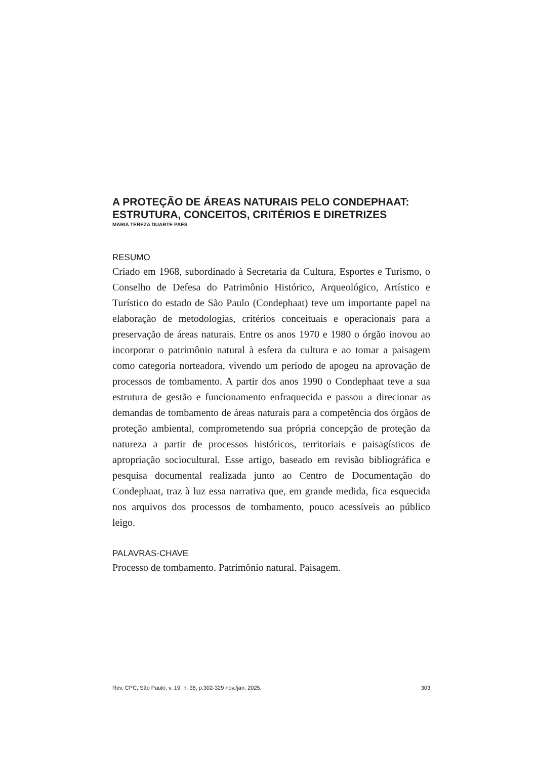A PROTEÇÃO DE ÁREAS NATURAIS PELO CONDEPHAAT: ESTRUTURA, CONCEITOS, CRITÉRIOS E DIRETRIZES
MARIA TEREZA DUARTE PAES
RESUMO
Criado em 1968, subordinado à Secretaria da Cultura, Esportes e Turismo, o Conselho de Defesa do Patrimônio Histórico, Arqueológico, Artístico e Turístico do estado de São Paulo (Condephaat) teve um importante papel na elaboração de metodologias, critérios conceituais e operacionais para a preservação de áreas naturais. Entre os anos 1970 e 1980 o órgão inovou ao incorporar o patrimônio natural à esfera da cultura e ao tomar a paisagem como categoria norteadora, vivendo um período de apogeu na aprovação de processos de tombamento. A partir dos anos 1990 o Condephaat teve a sua estrutura de gestão e funcionamento enfraquecida e passou a direcionar as demandas de tombamento de áreas naturais para a competência dos órgãos de proteção ambiental, comprometendo sua própria concepção de proteção da natureza a partir de processos históricos, territoriais e paisagísticos de apropriação sociocultural. Esse artigo, baseado em revisão bibliográfica e pesquisa documental realizada junto ao Centro de Documentação do Condephaat, traz à luz essa narrativa que, em grande medida, fica esquecida nos arquivos dos processos de tombamento, pouco acessíveis ao público leigo.
PALAVRAS-CHAVE
Processo de tombamento. Patrimônio natural. Paisagem.
Rev. CPC, São Paulo, v. 19, n. 38, p.302-329 nov./jan. 2025. 303